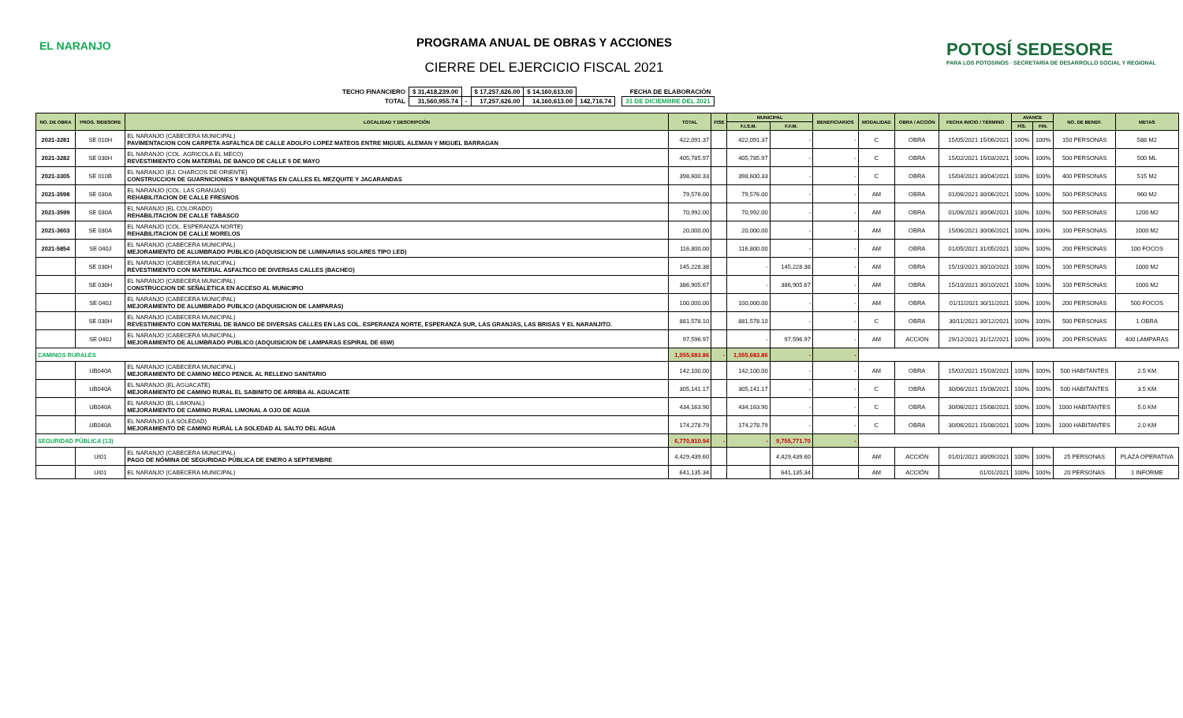EL NARANJO
PROGRAMA ANUAL DE OBRAS Y ACCIONES
CIERRE DEL EJERCICIO FISCAL 2021
POTOSÍ SEDESORE
PARA LOS POTOSINOS · SECRETARÍA DE DESARROLLO SOCIAL Y REGIONAL
| TECHO FINANCIERO | $ 31,418,239.00 | | $ 17,257,626.00 | $ 14,160,613.00 | | | FECHA DE ELABORACIÓN |
| TOTAL | 31,560,955.74 | - | 17,257,626.00 | 14,160,613.00 | 142,716.74 | | 31 DE DICIEMBRE DEL 2021 |
| NO. DE OBRA | PROG. SIDESORE | LOCALIDAD Y DESCRIPCIÓN | TOTAL | FISE | MUNICIPAL | | BENEFICIARIOS | MODALIDAD | OBRA / ACCIÓN | FECHA INICIO / TÉRMINO | AVANCE | | NO. DE BENEF. | METAS |
| --- | --- | --- | --- | --- | --- | --- | --- | --- | --- | --- | --- | --- | --- | --- |
| | | | | | F.I.S.M. | F.F.M. | | | | | FÍS. | FIN. | | |
| 2021-3281 | SE 010H | EL NARANJO (CABECERA MUNICIPAL) PAVIMENTACION CON CARPETA ASFALTICA DE CALLE ADOLFO LOPEZ MATEOS ENTRE MIGUEL ALEMAN Y MIGUEL BARRAGAN | 422,091.37 | | 422,091.37 | - | - | C | OBRA | 15/05/2021 15/06/2021 | 100% | 100% | 150 PERSONAS | 588 M2 |
| 2021-3282 | SE 030H | EL NARANJO (COL. AGRICOLA EL MECO) REVESTIMIENTO CON MATERIAL DE BANCO DE CALLE 5 DE MAYO | 405,785.97 | | 405,785.97 | - | - | C | OBRA | 15/02/2021 15/03/2021 | 100% | 100% | 500 PERSONAS | 500 ML |
| 2021-3305 | SE 010B | EL NARANJO (EJ. CHARCOS DE ORIENTE) CONSTRUCCION DE GUARNICIONES Y BANQUETAS EN CALLES EL MEZQUITE Y JACARANDAS | 398,600.33 | | 398,600.33 | - | - | C | OBRA | 15/04/2021 30/04/2021 | 100% | 100% | 400 PERSONAS | 515 M2 |
| 2021-3598 | SE 030A | EL NARANJO (COL. LAS GRANJAS) REHABILITACION DE CALLE FRESNOS | 79,576.00 | | 79,576.00 | - | - | AM | OBRA | 01/06/2021 30/06/2021 | 100% | 100% | 500 PERSONAS | 960 M2 |
| 2021-3599 | SE 030A | EL NARANJO (EL COLORADO) REHABILITACION DE CALLE TABASCO | 70,992.00 | | 70,992.00 | - | - | AM | OBRA | 01/06/2021 30/06/2021 | 100% | 100% | 500 PERSONAS | 1200 M2 |
| 2021-3603 | SE 030A | EL NARANJO (COL. ESPERANZA NORTE) REHABILITACION DE CALLE MORELOS | 20,000.00 | | 20,000.00 | - | - | AM | OBRA | 15/06/2021 30/06/2021 | 100% | 100% | 100 PERSONAS | 1000 M2 |
| 2021-5854 | SE 040J | EL NARANJO (CABECERA MUNICIPAL) MEJORAMIENTO DE ALUMBRADO PUBLICO (ADQUISICION DE LUMINARIAS SOLARES TIPO LED) | 116,800.00 | | 116,800.00 | - | - | AM | OBRA | 01/05/2021 31/05/2021 | 100% | 100% | 200 PERSONAS | 100 FOCOS |
| | SE 030H | EL NARANJO (CABECERA MUNICIPAL) REVESTIMIENTO CON MATERIAL ASFALTICO DE DIVERSAS CALLES (BACHEO) | 145,228.38 | | - | 145,228.38 | - | AM | OBRA | 15/10/2021 30/10/2021 | 100% | 100% | 100 PERSONAS | 1000 M2 |
| | SE 030H | EL NARANJO (CABECERA MUNICIPAL) CONSTRUCCION DE SEÑALETICA EN ACCESO AL MUNICIPIO | 386,905.67 | | - | 386,905.67 | - | AM | OBRA | 15/10/2021 30/10/2021 | 100% | 100% | 100 PERSONAS | 1000 M2 |
| | SE 040J | EL NARANJO (CABECERA MUNICIPAL) MEJORAMIENTO DE ALUMBRADO PUBLICO (ADQUISICION DE LAMPARAS) | 100,000.00 | | 100,000.00 | - | - | AM | OBRA | 01/11/2021 30/11/2021 | 100% | 100% | 200 PERSONAS | 500 FOCOS |
| | SE 030H | EL NARANJO (CABECERA MUNICIPAL) REVESTIMIENTO CON MATERIAL DE BANCO DE DIVERSAS CALLES EN LAS COL. ESPERANZA NORTE, ESPERANZA SUR, LAS GRANJAS, LAS BRISAS Y EL NARANJITO. | 881,578.10 | | 881,578.10 | - | - | C | OBRA | 30/11/2021 30/12/2021 | 100% | 100% | 500 PERSONAS | 1 OBRA |
| | SE 040J | EL NARANJO (CABECERA MUNICIPAL) MEJORAMIENTO DE ALUMBRADO PUBLICO (ADQUISICION DE LAMPARAS ESPIRAL DE 65W) | 97,596.97 | | - | 97,596.97 | - | AM | ACCION | 29/12/2021 31/12/2021 | 100% | 100% | 200 PERSONAS | 400 LAMPARAS |
| CAMINOS RURALES | | | 1,055,683.86 | - | 1,055,683.86 | - | - | | | | | | | |
| | UB040A | EL NARANJO (CABECERA MUNICIPAL) MEJORAMIENTO DE CAMINO MECO PENCIL AL RELLENO SANITARIO | 142,100.00 | | 142,100.00 | - | - | AM | OBRA | 15/02/2021 15/03/2021 | 100% | 100% | 500 HABITANTES | 2.5 KM |
| | UB040A | EL NARANJO (EL AGUACATE) MEJORAMIENTO DE CAMINO RURAL EL SABINITO DE ARRIBA AL AGUACATE | 305,141.17 | | 305,141.17 | - | - | C | OBRA | 30/06/2021 15/08/2021 | 100% | 100% | 500 HABITANTES | 3.5 KM |
| | UB040A | EL NARANJO (EL LIMONAL) MEJORAMIENTO DE CAMINO RURAL LIMONAL A OJO DE AGUA | 434,163.90 | | 434,163.90 | - | - | C | OBRA | 30/06/2021 15/08/2021 | 100% | 100% | 1000 HABITANTES | 5.0 KM |
| | UB040A | EL NARANJO (LA SOLEDAD) MEJORAMIENTO DE CAMINO RURAL LA SOLEDAD AL SALTO DEL AGUA | 174,278.79 | | 174,278.79 | - | - | C | OBRA | 30/06/2021 15/08/2021 | 100% | 100% | 1000 HABITANTES | 2.0 KM |
| SEGURIDAD PÚBLICA (13) | | | 6,770,810.94 | - | - | 9,755,771.70 | - | | | | | | | |
| | UI01 | EL NARANJO (CABECERA MUNICIPAL) PAGO DE NÓMINA DE SEGURIDAD PÚBLICA DE ENERO A SEPTIEMBRE | 4,429,439.60 | | | 4,429,439.60 | | AM | ACCIÓN | 01/01/2021 30/09/2021 | 100% | 100% | 25 PERSONAS | PLAZA OPERATIVA |
| | UI01 | EL NARANJO (CABECERA MUNICIPAL) | 641,135.34 | | | 641,135.34 | | AM | ACCIÓN | 01/01/2021 | 100% | 100% | 20 PERSONAS | 1 INFORME |